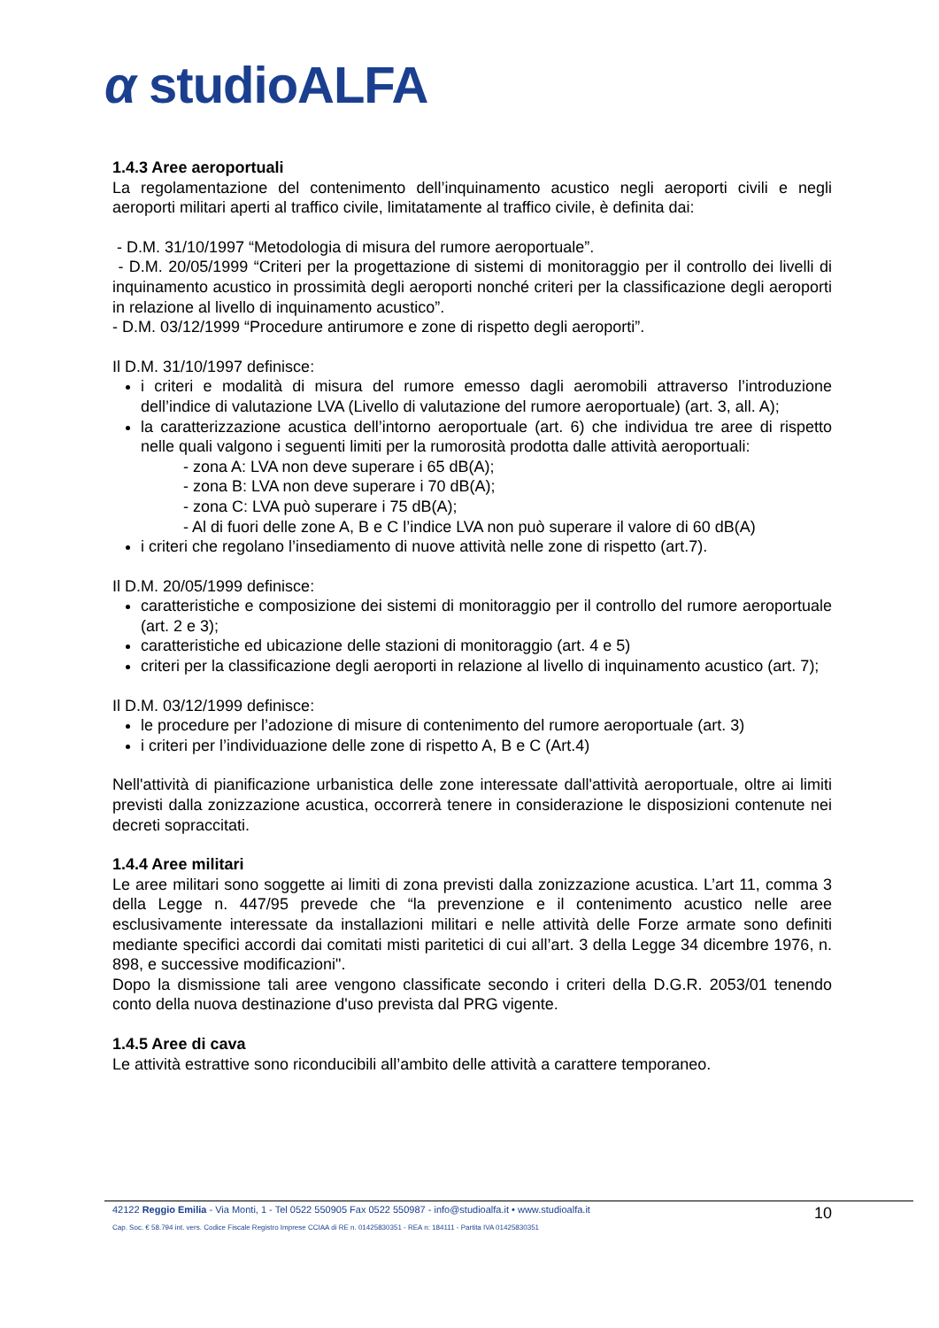α studioALFA
1.4.3 Aree aeroportuali
La regolamentazione del contenimento dell’inquinamento acustico negli aeroporti civili e negli aeroporti militari aperti al traffico civile, limitatamente al traffico civile, è definita dai:
- D.M. 31/10/1997 “Metodologia di misura del rumore aeroportuale”.
- D.M. 20/05/1999 “Criteri per la progettazione di sistemi di monitoraggio per il controllo dei livelli di inquinamento acustico in prossimità degli aeroporti nonché criteri per la classificazione degli aeroporti in relazione al livello di inquinamento acustico”.
- D.M. 03/12/1999 “Procedure antirumore e zone di rispetto degli aeroporti”.
Il D.M. 31/10/1997 definisce:
i criteri e modalità di misura del rumore emesso dagli aeromobili attraverso l’introduzione dell’indice di valutazione LVA (Livello di valutazione del rumore aeroportuale) (art. 3, all. A);
la caratterizzazione acustica dell’intorno aeroportuale (art. 6) che individua tre aree di rispetto nelle quali valgono i seguenti limiti per la rumorosità prodotta dalle attività aeroportuali:
- zona A: LVA non deve superare i 65 dB(A);
- zona B: LVA non deve superare i 70 dB(A);
- zona C: LVA può superare i 75 dB(A);
- Al di fuori delle zone A, B e C l’indice LVA non può superare il valore di 60 dB(A)
i criteri che regolano l’insediamento di nuove attività nelle zone di rispetto (art.7).
Il D.M. 20/05/1999 definisce:
caratteristiche e composizione dei sistemi di monitoraggio per il controllo del rumore aeroportuale (art. 2 e 3);
caratteristiche ed ubicazione delle stazioni di monitoraggio (art. 4 e 5)
criteri per la classificazione degli aeroporti in relazione al livello di inquinamento acustico (art. 7);
Il D.M. 03/12/1999 definisce:
le procedure per l’adozione di misure di contenimento del rumore aeroportuale (art. 3)
i criteri per l’individuazione delle zone di rispetto A, B e C (Art.4)
Nell'attività di pianificazione urbanistica delle zone interessate dall'attività aeroportuale, oltre ai limiti previsti dalla zonizzazione acustica, occorrerà tenere in considerazione le disposizioni contenute nei decreti sopraccitati.
1.4.4 Aree militari
Le aree militari sono soggette ai limiti di zona previsti dalla zonizzazione acustica. L’art 11, comma 3 della Legge n. 447/95 prevede che “la prevenzione e il contenimento acustico nelle aree esclusivamente interessate da installazioni militari e nelle attività delle Forze armate sono definiti mediante specifici accordi dai comitati misti paritetici di cui all’art. 3 della Legge 34 dicembre 1976, n. 898, e successive modificazioni".
Dopo la dismissione tali aree vengono classificate secondo i criteri della D.G.R. 2053/01 tenendo conto della nuova destinazione d'uso prevista dal PRG vigente.
1.4.5 Aree di cava
Le attività estrattive sono riconducibili all’ambito delle attività a carattere temporaneo.
42122 Reggio Emilia - Via Monti, 1 - Tel 0522 550905 Fax 0522 550987 - info@studioalfa.it • www.studioalfa.it
Cap. Soc. € 58.794 int. vers. Codice Fiscale Registro Imprese CCIAA di RE n. 01425830351 - REA n: 184111 - Partita IVA 01425830351
10